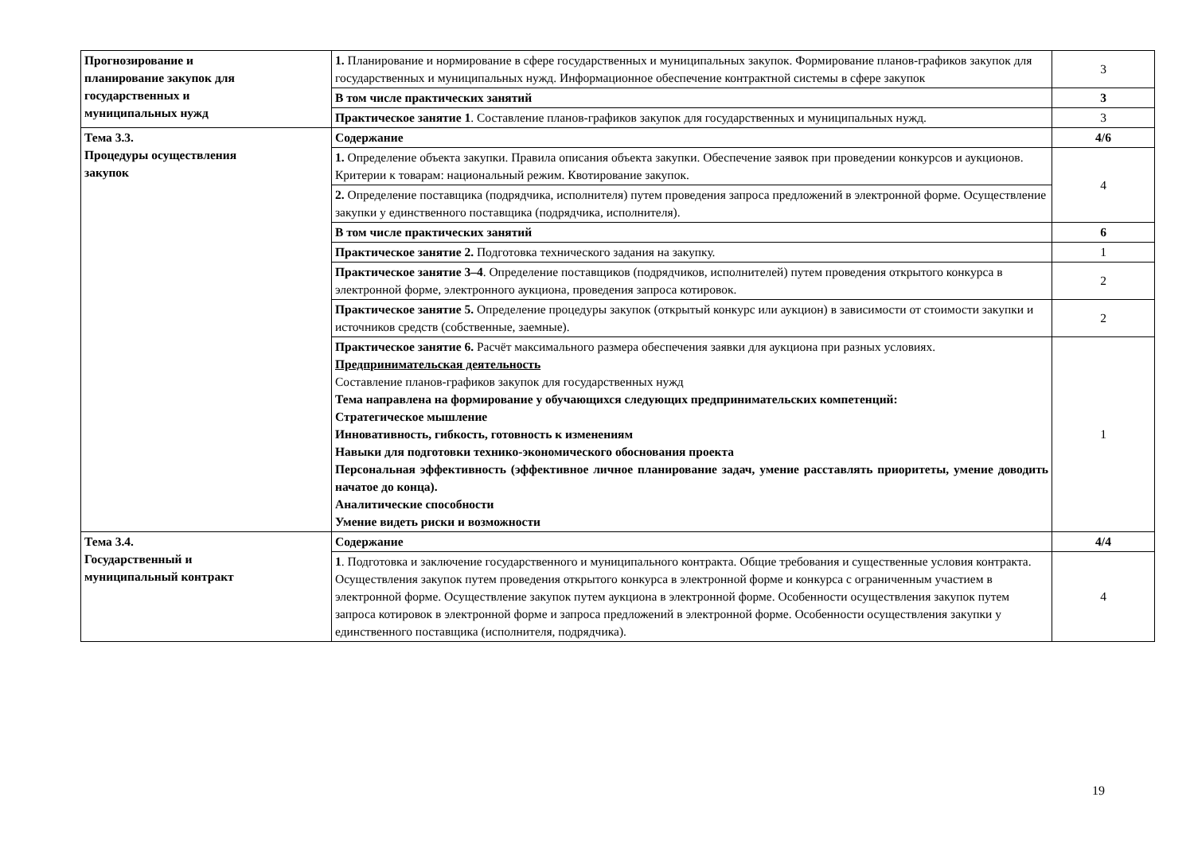| Прогнозирование и планирование закупок для государственных и муниципальных нужд | 1. Планирование и нормирование в сфере государственных и муниципальных закупок. Формирование планов-графиков закупок для государственных и муниципальных нужд. Информационное обеспечение контрактной системы в сфере закупок | 3 |
| | В том числе практических занятий | 3 |
| | Практическое занятие 1 . Составление планов-графиков закупок для государственных и муниципальных нужд. | 3 |
| Тема 3.3. Процедуры осуществления закупок | Содержание | 4/6 |
| | 1. Определение объекта закупки. Правила описания объекта закупки. Обеспечение заявок при проведении конкурсов и аукционов. Критерии к товарам: национальный режим. Квотирование закупок. | 4 |
| | 2. Определение поставщика (подрядчика, исполнителя) путем проведения запроса предложений в электронной форме. Осуществление закупки у единственного поставщика (подрядчика, исполнителя). | |
| | В том числе практических занятий | 6 |
| | Практическое занятие 2. Подготовка технического задания на закупку. | 1 |
| | Практическое занятие 3–4 . Определение поставщиков (подрядчиков, исполнителей) путем проведения открытого конкурса в электронной форме, электронного аукциона, проведения запроса котировок. | 2 |
| | Практическое занятие 5. Определение процедуры закупок (открытый конкурс или аукцион) в зависимости от стоимости закупки и источников средств (собственные, заемные). | 2 |
| | Практическое занятие 6. Расчёт максимального размера обеспечения заявки для аукциона при разных условиях. Предпринимательская деятельность Составление планов-графиков закупок для государственных нужд Тема направлена на формирование у обучающихся следующих предпринимательских компетенций: Стратегическое мышление Инновативность, гибкость, готовность к изменениям Навыки для подготовки технико-экономического обоснования проекта Персональная эффективность (эффективное личное планирование задач, умение расставлять приоритеты, умение доводить начатое до конца). Аналитические способности Умение видеть риски и возможности | 1 |
| Тема 3.4. Государственный и муниципальный контракт | Содержание | 4/4 |
| | 1 . Подготовка и заключение государственного и муниципального контракта. Общие требования и существенные условия контракта. Осуществления закупок путем проведения открытого конкурса в электронной форме и конкурса с ограниченным участием в электронной форме. Осуществление закупок путем аукциона в электронной форме. Особенности осуществления закупок путем запроса котировок в электронной форме и запроса предложений в электронной форме. Особенности осуществления закупки у единственного поставщика (исполнителя, подрядчика). | 4 |
19